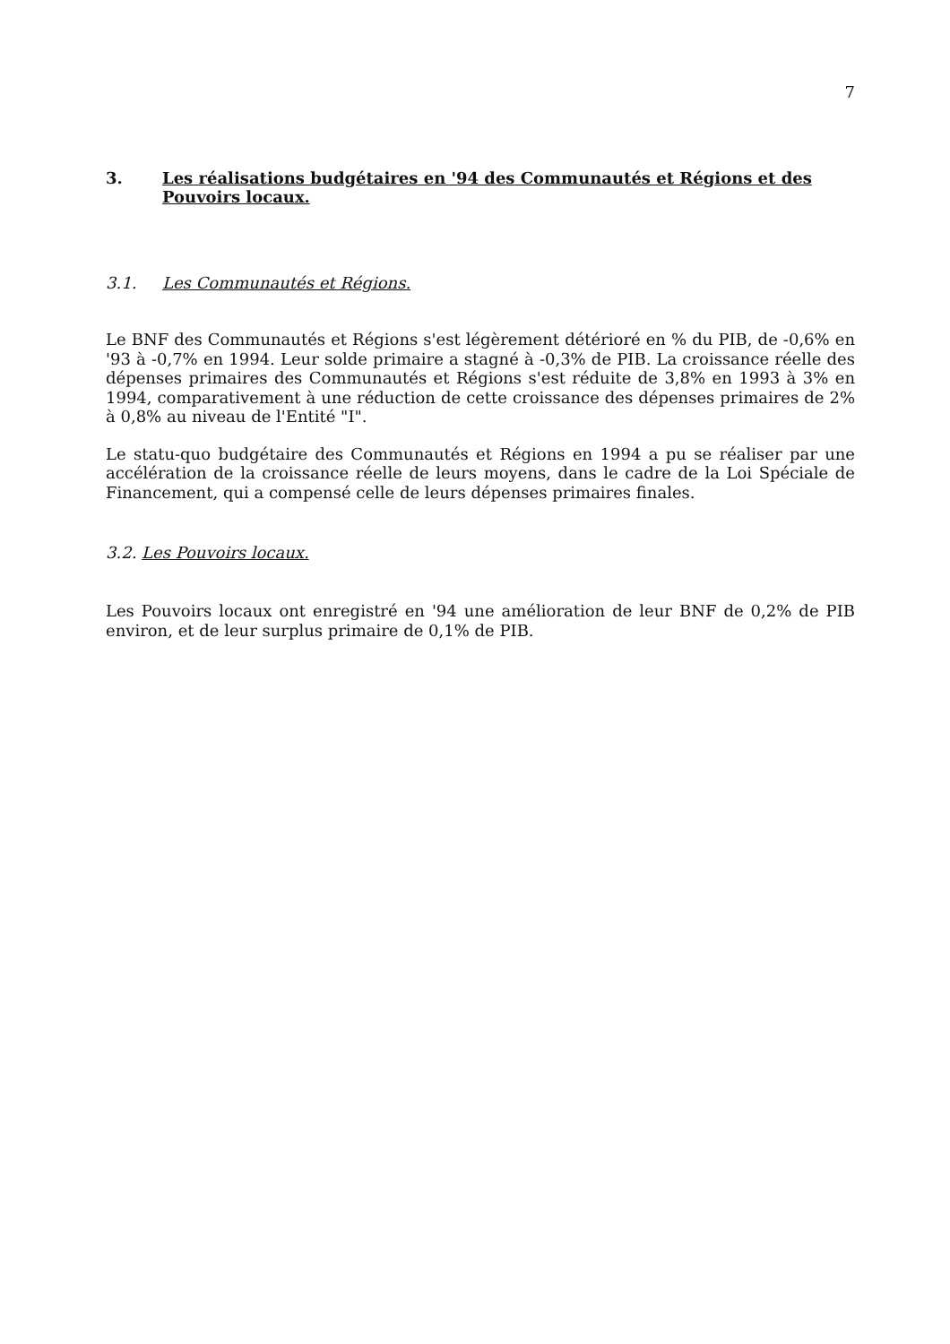7
3. Les réalisations budgétaires en '94 des Communautés et Régions et des Pouvoirs locaux.
3.1. Les Communautés et Régions.
Le BNF des Communautés et Régions s'est légèrement détérioré en % du PIB, de -0,6% en '93 à -0,7% en 1994. Leur solde primaire a stagné à -0,3% de PIB. La croissance réelle des dépenses primaires des Communautés et Régions s'est réduite de 3,8% en 1993 à 3% en 1994, comparativement à une réduction de cette croissance des dépenses primaires de 2% à 0,8% au niveau de l'Entité "I".
Le statu-quo budgétaire des Communautés et Régions en 1994 a pu se réaliser par une accélération de la croissance réelle de leurs moyens, dans le cadre de la Loi Spéciale de Financement, qui a compensé celle de leurs dépenses primaires finales.
3.2. Les Pouvoirs locaux.
Les Pouvoirs locaux ont enregistré en '94 une amélioration de leur BNF de 0,2% de PIB environ, et de leur surplus primaire de 0,1% de PIB.